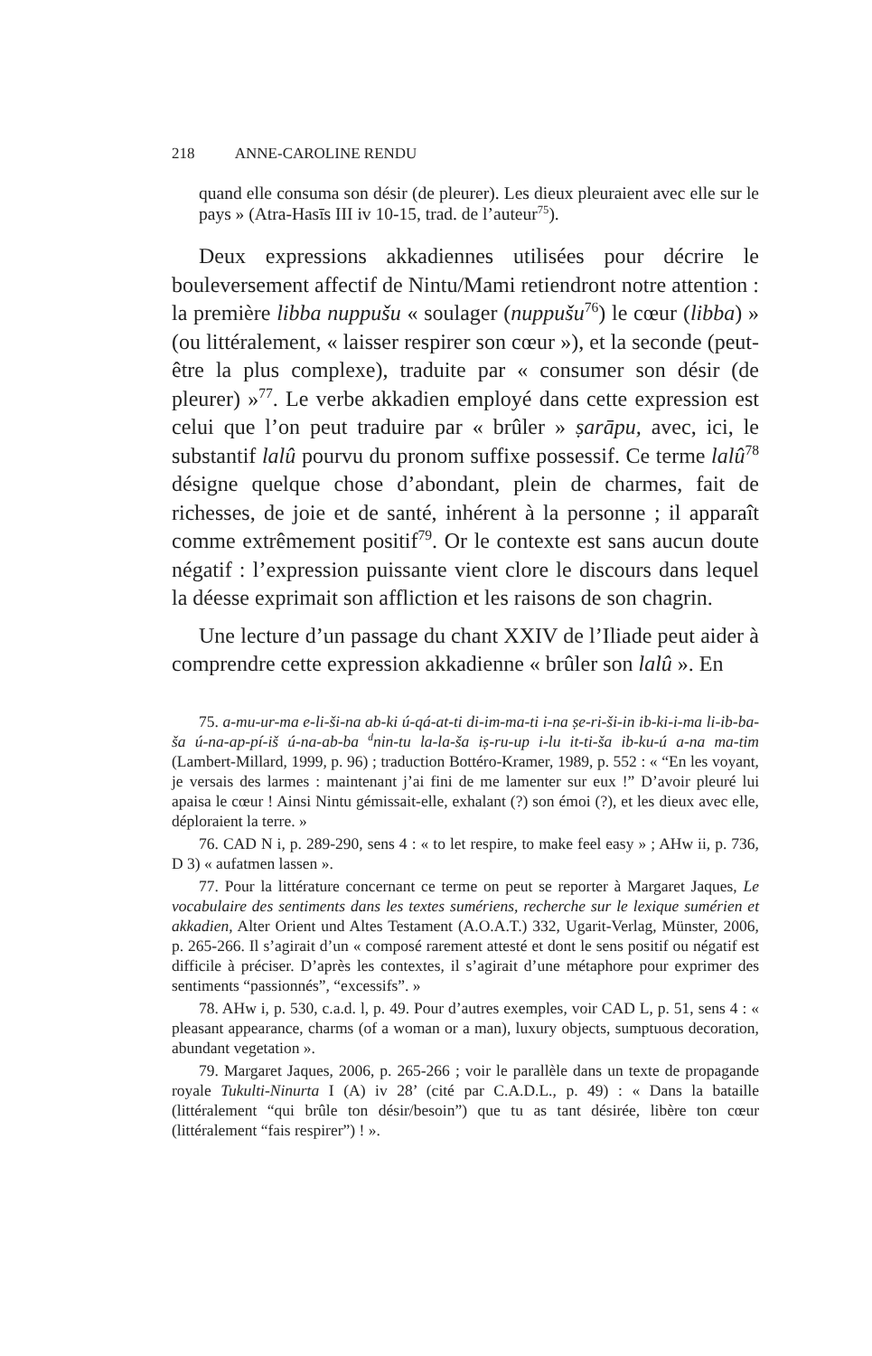218 ANNE-CAROLINE RENDU
quand elle consuma son désir (de pleurer). Les dieux pleuraient avec elle sur le pays » (Atra-Hasīs III iv 10-15, trad. de l’auteur<sup>75</sup>).
Deux expressions akkadiennes utilisées pour décrire le bouleversement affectif de Nintu/Mami retiendront notre attention : la première libba nuppušu « soulager (nuppušu<sup>76</sup>) le cœur (libba) » (ou littéralement, « laisser respirer son cœur »), et la seconde (peut-être la plus complexe), traduite par « consumer son désir (de pleurer) »<sup>77</sup>. Le verbe akkadien employé dans cette expression est celui que l’on peut traduire par « brûler » ṣarāpu, avec, ici, le substantif lalû pourvu du pronom suffixe possessif. Ce terme lalû<sup>78</sup> désigne quelque chose d’abondant, plein de charmes, fait de richesses, de joie et de santé, inhérent à la personne ; il apparaît comme extrêmement positif<sup>79</sup>. Or le contexte est sans aucun doute négatif : l’expression puissante vient clore le discours dans lequel la déesse exprimait son affliction et les raisons de son chagrin.
Une lecture d’un passage du chant XXIV de l’Iliade peut aider à comprendre cette expression akkadienne « brûler son lalû ». En
75. a-mu-ur-ma e-li-ši-na ab-ki ú-qá-at-ti di-im-ma-ti i-na ṣe-ri-ši-in ib-ki-i-ma li-ib-ba-ša ú-na-ap-pí-iš ú-na-ab-ba <sup>d</sup>nin-tu la-la-ša iṣ-ru-up i-lu it-ti-ša ib-ku-ú a-na ma-tim (Lambert-Millard, 1999, p. 96) ; traduction Bottéro-Kramer, 1989, p. 552 : « “En les voyant, je versais des larmes : maintenant j’ai fini de me lamenter sur eux !” D’avoir pleuré lui apaisa le cœur ! Ainsi Nintu gémissait-elle, exhalant (?) son émoi (?), et les dieux avec elle, déploraient la terre. »
76. CAD N i, p. 289-290, sens 4 : « to let respire, to make feel easy » ; AHw ii, p. 736, D 3) « aufatmen lassen ».
77. Pour la littérature concernant ce terme on peut se reporter à Margaret Jaques, Le vocabulaire des sentiments dans les textes sumériens, recherche sur le lexique sumérien et akkadien, Alter Orient und Altes Testament (A.O.A.T.) 332, Ugarit-Verlag, Münster, 2006, p. 265-266. Il s’agirait d’un « composé rarement attesté et dont le sens positif ou négatif est difficile à préciser. D’après les contextes, il s’agirait d’une métaphore pour exprimer des sentiments “passionnés”, “excessifs”. »
78. AHw i, p. 530, c.a.d. l, p. 49. Pour d’autres exemples, voir CAD L, p. 51, sens 4 : « pleasant appearance, charms (of a woman or a man), luxury objects, sumptuous decoration, abundant vegetation ».
79. Margaret Jaques, 2006, p. 265-266 ; voir le parallèle dans un texte de propagande royale Tukulti-Ninurta I (A) iv 28’ (cité par C.A.D.L., p. 49) : « Dans la bataille (littéralement “qui brûle ton désir/besoin”) que tu as tant désirée, libère ton cœur (littéralement “fais respirer”) ! ».